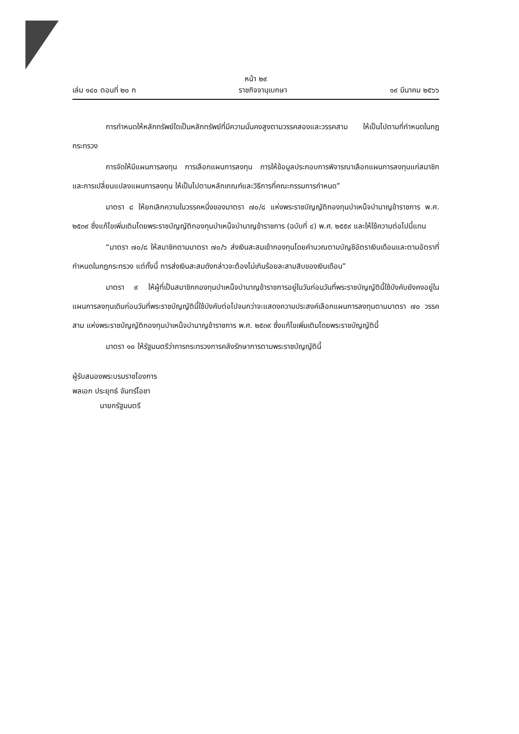หน้า ๒๙
เล่ม ๑๔๐ ตอนที่ ๒๐ ก ราชกิจจานุเบกษา ๑๙ มีนาคม ๒๕๖๖
การกำหนดให้หลักทรัพย์ใดเป็นหลักทรัพย์ที่มีความมั่นคงสูงตามวรรคสองและวรรคสาม ให้เป็นไปตามที่กำหนดในกฎกระทรวง
การจัดให้มีแผนการลงทุน การเลือกแผนการลงทุน การให้ข้อมูลประกอบการพิจารณาเลือกแผนการลงทุนแก่สมาชิก และการเปลี่ยนแปลงแผนการลงทุน ให้เป็นไปตามหลักเกณฑ์และวิธีการที่คณะกรรมการกำหนด”
มาตรา ๘ ให้ยกเลิกความในวรรคหนึ่งของมาตรา ๗๐/๘ แห่งพระราชบัญญัติกองทุนบำเหน็จบำนาญข้าราชการ พ.ศ. ๒๕๓๙ ซึ่งแก้ไขเพิ่มเติมโดยพระราชบัญญัติกองทุนบำเหน็จบำนาญข้าราชการ (ฉบับที่ ๔) พ.ศ. ๒๕๕๙ และให้ใช้ความต่อไปนี้แทน
“มาตรา ๗๐/๘ ให้สมาชิกตามมาตรา ๗๐/๖ ส่งเงินสะสมเข้ากองทุนโดยคำนวณตามบัญชีอัตราเงินเดือนและตามอัตราที่กำหนดในกฎกระทรวง แต่ทั้งนี้ การส่งเงินสะสมดังกล่าวจะต้องไม่เกินร้อยละสามสิบของเงินเดือน”
มาตรา ๙ ให้ผู้ที่เป็นสมาชิกกองทุนบำเหน็จบำนาญข้าราชการอยู่ในวันก่อนวันที่พระราชบัญญัตินี้ใช้บังคับยังคงอยู่ในแผนการลงทุนเดิมก่อนวันที่พระราชบัญญัตินี้ใช้บังคับต่อไปจนกว่าจะแสดงความประสงค์เลือกแผนการลงทุนตามมาตรา ๗๐ วรรคสาม แห่งพระราชบัญญัติกองทุนบำเหน็จบำนาญข้าราชการ พ.ศ. ๒๕๓๙ ซึ่งแก้ไขเพิ่มเติมโดยพระราชบัญญัตินี้
มาตรา ๑๐ ให้รัฐมนตรีว่าการกระทรวงการคลังรักษาการตามพระราชบัญญัตินี้
ผู้รับสนองพระบรมราชโองการ
พลเอก ประยุทธ์ จันทร์โอชา
นายกรัฐมนตรี